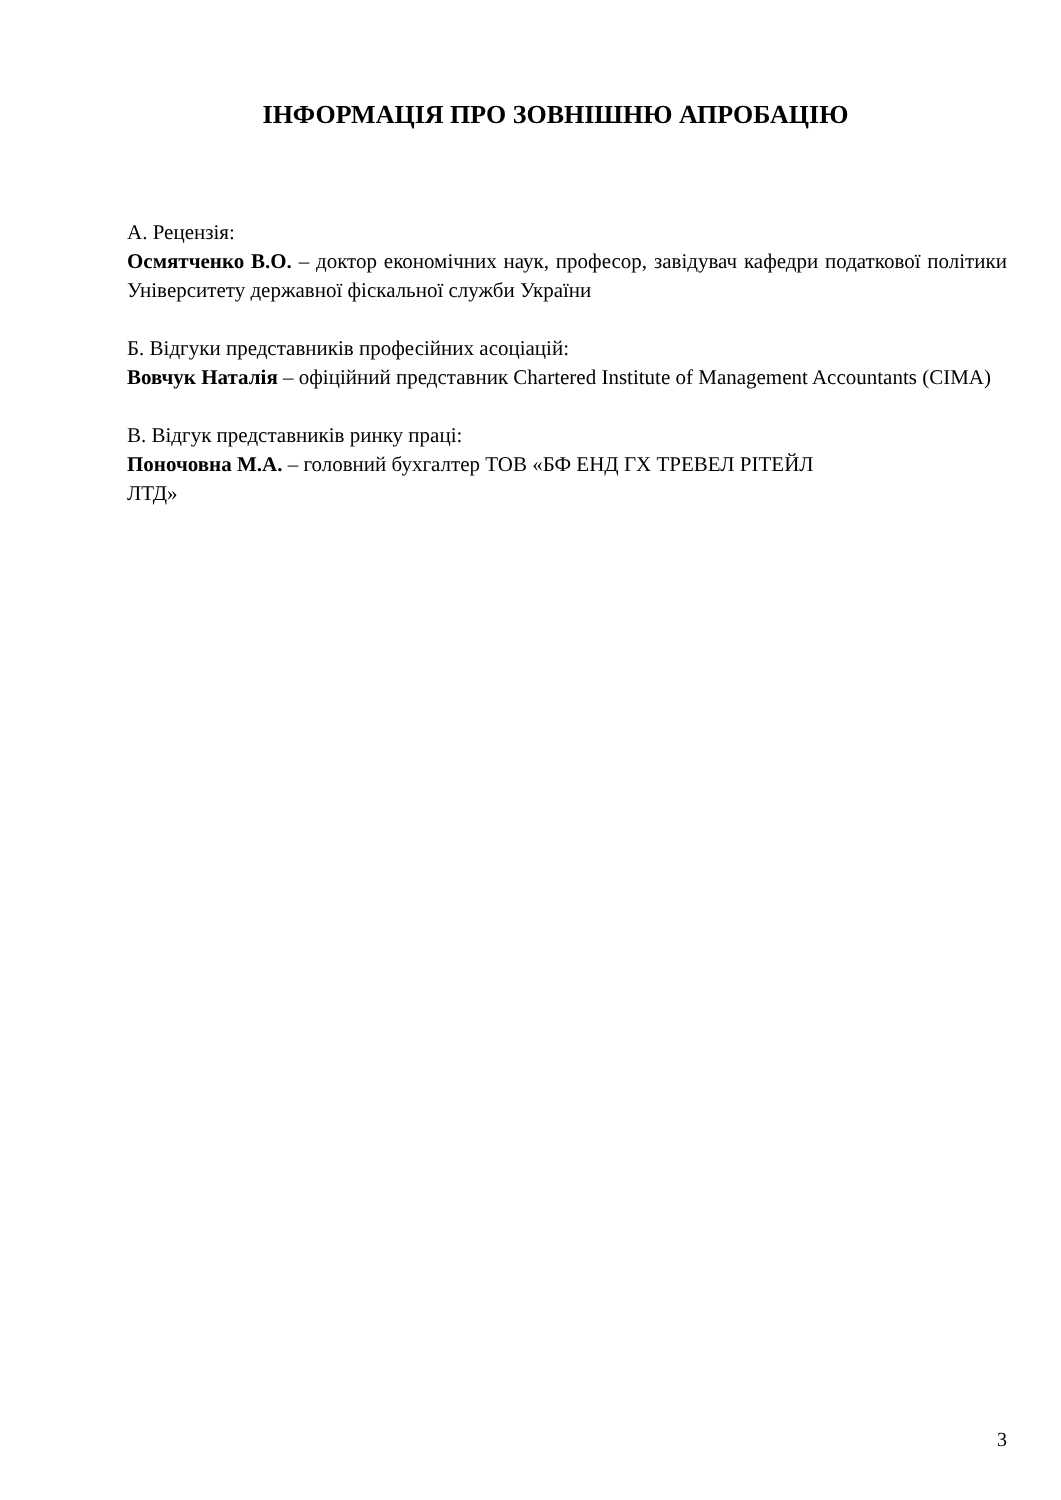ІНФОРМАЦІЯ ПРО ЗОВНІШНЮ АПРОБАЦІЮ
А. Рецензія:
Осмятченко В.О. – доктор економічних наук, професор, завідувач кафедри податкової політики Університету державної фіскальної служби України
Б. Відгуки представників професійних асоціацій:
Вовчук Наталія – офіційний представник Chartered Institute of Management Accountants (CIMA)
В. Відгук представників ринку праці:
Поночовна М.А. – головний бухгалтер ТОВ «БФ ЕНД ГХ ТРЕВЕЛ РІТЕЙЛ
ЛТД»
3